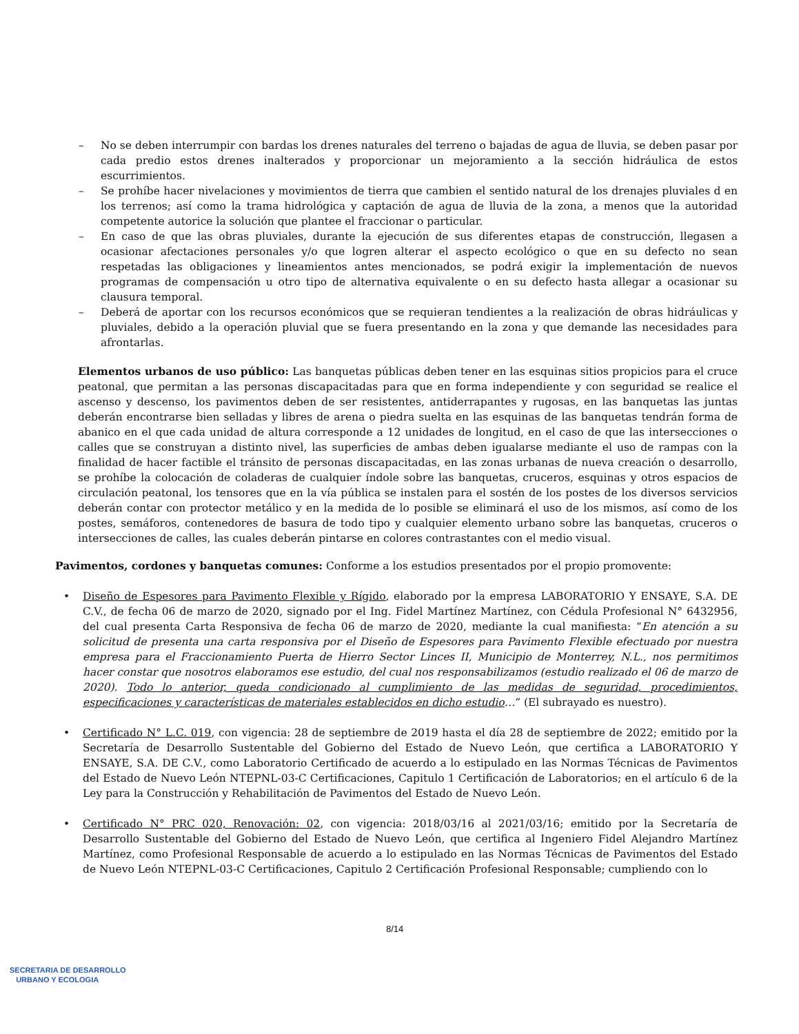– No se deben interrumpir con bardas los drenes naturales del terreno o bajadas de agua de lluvia, se deben pasar por cada predio estos drenes inalterados y proporcionar un mejoramiento a la sección hidráulica de estos escurrimientos.
– Se prohíbe hacer nivelaciones y movimientos de tierra que cambien el sentido natural de los drenajes pluviales d en los terrenos; así como la trama hidrológica y captación de agua de lluvia de la zona, a menos que la autoridad competente autorice la solución que plantee el fraccionar o particular.
– En caso de que las obras pluviales, durante la ejecución de sus diferentes etapas de construcción, llegasen a ocasionar afectaciones personales y/o que logren alterar el aspecto ecológico o que en su defecto no sean respetadas las obligaciones y lineamientos antes mencionados, se podrá exigir la implementación de nuevos programas de compensación u otro tipo de alternativa equivalente o en su defecto hasta allegar a ocasionar su clausura temporal.
– Deberá de aportar con los recursos económicos que se requieran tendientes a la realización de obras hidráulicas y pluviales, debido a la operación pluvial que se fuera presentando en la zona y que demande las necesidades para afrontarlas.
Elementos urbanos de uso público: Las banquetas públicas deben tener en las esquinas sitios propicios para el cruce peatonal, que permitan a las personas discapacitadas para que en forma independiente y con seguridad se realice el ascenso y descenso, los pavimentos deben de ser resistentes, antiderrapantes y rugosas, en las banquetas las juntas deberán encontrarse bien selladas y libres de arena o piedra suelta en las esquinas de las banquetas tendrán forma de abanico en el que cada unidad de altura corresponde a 12 unidades de longitud, en el caso de que las intersecciones o calles que se construyan a distinto nivel, las superficies de ambas deben igualarse mediante el uso de rampas con la finalidad de hacer factible el tránsito de personas discapacitadas, en las zonas urbanas de nueva creación o desarrollo, se prohíbe la colocación de coladeras de cualquier índole sobre las banquetas, cruceros, esquinas y otros espacios de circulación peatonal, los tensores que en la vía pública se instalen para el sostén de los postes de los diversos servicios deberán contar con protector metálico y en la medida de lo posible se eliminará el uso de los mismos, así como de los postes, semáforos, contenedores de basura de todo tipo y cualquier elemento urbano sobre las banquetas, cruceros o intersecciones de calles, las cuales deberán pintarse en colores contrastantes con el medio visual.
Pavimentos, cordones y banquetas comunes: Conforme a los estudios presentados por el propio promovente:
• Diseño de Espesores para Pavimento Flexible y Rígido, elaborado por la empresa LABORATORIO Y ENSAYE, S.A. DE C.V., de fecha 06 de marzo de 2020, signado por el Ing. Fidel Martínez Martínez, con Cédula Profesional N° 6432956, del cual presenta Carta Responsiva de fecha 06 de marzo de 2020, mediante la cual manifiesta: “En atención a su solicitud de presenta una carta responsiva por el Diseño de Espesores para Pavimento Flexible efectuado por nuestra empresa para el Fraccionamiento Puerta de Hierro Sector Linces II, Municipio de Monterrey, N.L., nos permitimos hacer constar que nosotros elaboramos ese estudio, del cual nos responsabilizamos (estudio realizado el 06 de marzo de 2020). Todo lo anterior, queda condicionado al cumplimiento de las medidas de seguridad, procedimientos, especificaciones y características de materiales establecidos en dicho estudio…” (El subrayado es nuestro).
• Certificado N° L.C. 019, con vigencia: 28 de septiembre de 2019 hasta el día 28 de septiembre de 2022; emitido por la Secretaría de Desarrollo Sustentable del Gobierno del Estado de Nuevo León, que certifica a LABORATORIO Y ENSAYE, S.A. DE C.V., como Laboratorio Certificado de acuerdo a lo estipulado en las Normas Técnicas de Pavimentos del Estado de Nuevo León NTEPNL-03-C Certificaciones, Capitulo 1 Certificación de Laboratorios; en el artículo 6 de la Ley para la Construcción y Rehabilitación de Pavimentos del Estado de Nuevo León.
• Certificado N° PRC 020, Renovación: 02, con vigencia: 2018/03/16 al 2021/03/16; emitido por la Secretaría de Desarrollo Sustentable del Gobierno del Estado de Nuevo León, que certifica al Ingeniero Fidel Alejandro Martínez Martínez, como Profesional Responsable de acuerdo a lo estipulado en las Normas Técnicas de Pavimentos del Estado de Nuevo León NTEPNL-03-C Certificaciones, Capitulo 2 Certificación Profesional Responsable; cumpliendo con lo
8/14
SECRETARIA DE DESARROLLO
URBANO Y ECOLOGIA